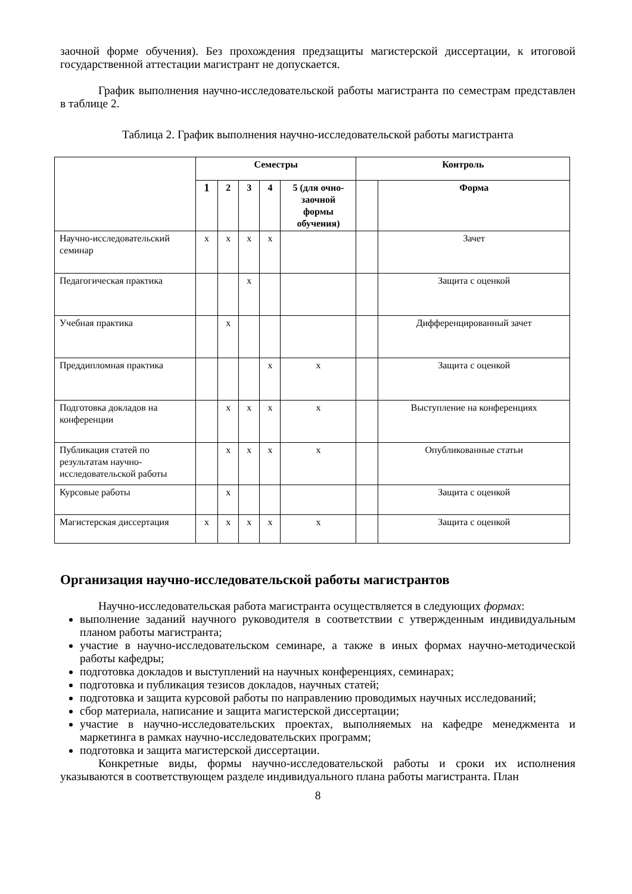заочной форме обучения). Без прохождения предзащиты магистерской диссертации, к итоговой государственной аттестации магистрант не допускается.
График выполнения научно-исследовательской работы магистранта по семестрам представлен в таблице 2.
Таблица 2. График выполнения научно-исследовательской работы магистранта
| | Семестры | | | | | Контроль | |
| --- | --- | --- | --- | --- | --- | --- | --- |
| | 1 | 2 | 3 | 4 | 5 (для очно-заочной формы обучения) | | Форма |
| Научно-исследовательский семинар | х | х | х | х | | | Зачет |
| Педагогическая практика | | | х | | | | Защита с оценкой |
| Учебная практика | | х | | | | | Дифференцированный зачет |
| Преддипломная практика | | | | х | х | | Защита с оценкой |
| Подготовка докладов на конференции | | х | х | х | х | | Выступление на конференциях |
| Публикация статей по результатам научно-исследовательской работы | | х | х | х | х | | Опубликованные статьи |
| Курсовые работы | | х | | | | | Защита с оценкой |
| Магистерская диссертация | х | х | х | х | х | | Защита с оценкой |
Организация научно-исследовательской работы магистрантов
Научно-исследовательская работа магистранта осуществляется в следующих формах:
выполнение заданий научного руководителя в соответствии с утвержденным индивидуальным планом работы магистранта;
участие в научно-исследовательском семинаре, а также в иных формах научно-методической работы кафедры;
подготовка докладов и выступлений на научных конференциях, семинарах;
подготовка и публикация тезисов докладов, научных статей;
подготовка и защита курсовой работы по направлению проводимых научных исследований;
сбор материала, написание и защита магистерской диссертации;
участие в научно-исследовательских проектах, выполняемых на кафедре менеджмента и маркетинга в рамках научно-исследовательских программ;
подготовка и защита магистерской диссертации.
Конкретные виды, формы научно-исследовательской работы и сроки их исполнения указываются в соответствующем разделе индивидуального плана работы магистранта. План
8